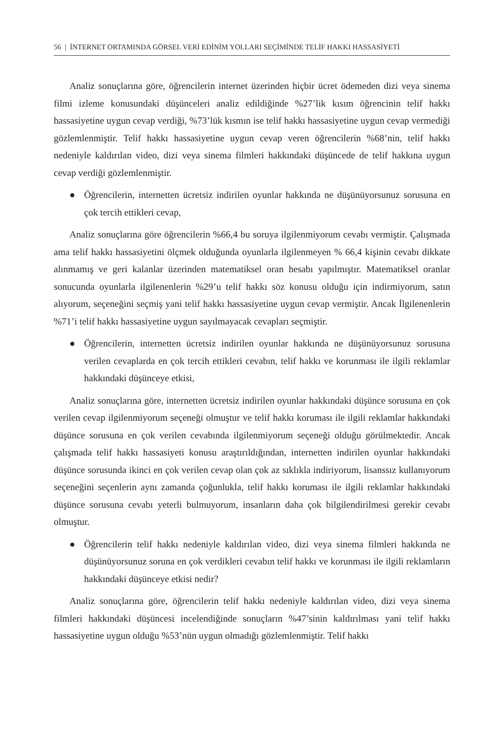56 | İNTERNET ORTAMINDA GÖRSEL VERİ EDİNİM YOLLARI SEÇİMİNDE TELİF HAKKI HASSASİYETİ
Analiz sonuçlarına göre, öğrencilerin internet üzerinden hiçbir ücret ödemeden dizi veya sinema filmi izleme konusundaki düşünceleri analiz edildiğinde %27’lik kısım öğrencinin telif hakkı hassasiyetine uygun cevap verdiği, %73’lük kısmın ise telif hakkı hassasiyetine uygun cevap vermediği gözlemlenmiştir. Telif hakkı hassasiyetine uygun cevap veren öğrencilerin %68’nin, telif hakkı nedeniyle kaldırılan video, dizi veya sinema filmleri hakkındaki düşüncede de telif hakkına uygun cevap verdiği gözlemlenmiştir.
● Öğrencilerin, internetten ücretsiz indirilen oyunlar hakkında ne düşünüyorsunuz sorusuna en çok tercih ettikleri cevap,
Analiz sonuçlarına göre öğrencilerin %66,4 bu soruya ilgilenmiyorum cevabı vermiştir. Çalışmada ama telif hakkı hassasiyetini ölçmek olduğunda oyunlarla ilgilenmeyen % 66,4 kişinin cevabı dikkate alınmamış ve geri kalanlar üzerinden matematiksel oran hesabı yapılmıştır. Matematiksel oranlar sonucunda oyunlarla ilgilenenlerin %29’u telif hakkı söz konusu olduğu için indirmiyorum, satın alıyorum, seçeneğini seçmiş yani telif hakkı hassasiyetine uygun cevap vermiştir. Ancak İlgilenenlerin %71’i telif hakkı hassasiyetine uygun sayılmayacak cevapları seçmiştir.
● Öğrencilerin, internetten ücretsiz indirilen oyunlar hakkında ne düşünüyorsunuz sorusuna verilen cevaplarda en çok tercih ettikleri cevabın, telif hakkı ve korunması ile ilgili reklamlar hakkındaki düşünceye etkisi,
Analiz sonuçlarına göre, internetten ücretsiz indirilen oyunlar hakkındaki düşünce sorusuna en çok verilen cevap ilgilenmiyorum seçeneği olmuştur ve telif hakkı koruması ile ilgili reklamlar hakkındaki düşünce sorusuna en çok verilen cevabında ilgilenmiyorum seçeneği olduğu görülmektedir. Ancak çalışmada telif hakkı hassasiyeti konusu araştırıldığından, internetten indirilen oyunlar hakkındaki düşünce sorusunda ikinci en çok verilen cevap olan çok az sıklıkla indiriyorum, lisanssız kullanıyorum seçeneğini seçenlerin aynı zamanda çoğunlukla, telif hakkı koruması ile ilgili reklamlar hakkındaki düşünce sorusuna cevabı yeterli bulmuyorum, insanların daha çok bilgilendirilmesi gerekir cevabı olmuştur.
● Öğrencilerin telif hakkı nedeniyle kaldırılan video, dizi veya sinema filmleri hakkında ne düşünüyorsunuz soruna en çok verdikleri cevabın telif hakkı ve korunması ile ilgili reklamların hakkındaki düşünceye etkisi nedir?
Analiz sonuçlarına göre, öğrencilerin telif hakkı nedeniyle kaldırılan video, dizi veya sinema filmleri hakkındaki düşüncesi incelendiğinde sonuçların %47’sinin kaldırılması yani telif hakkı hassasiyetine uygun olduğu %53’nün uygun olmadığı gözlemlenmiştir. Telif hakkı